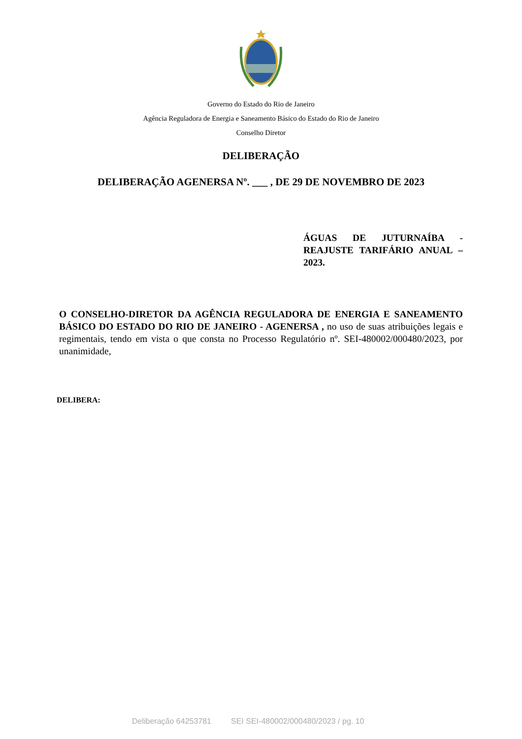Governo do Estado do Rio de Janeiro
Agência Reguladora de Energia e Saneamento Básico do Estado do Rio de Janeiro
Conselho Diretor
DELIBERAÇÃO
DELIBERAÇÃO AGENERSA Nº. ___ , DE 29 DE NOVEMBRO DE 2023
ÁGUAS DE JUTURNAÍBA - REAJUSTE TARIFÁRIO ANUAL – 2023.
O CONSELHO-DIRETOR DA AGÊNCIA REGULADORA DE ENERGIA E SANEAMENTO BÁSICO DO ESTADO DO RIO DE JANEIRO - AGENERSA , no uso de suas atribuições legais e regimentais, tendo em vista o que consta no Processo Regulatório nº. SEI-480002/000480/2023, por unanimidade,
DELIBERA:
Deliberação 64253781 SEI SEI-480002/000480/2023 / pg. 10